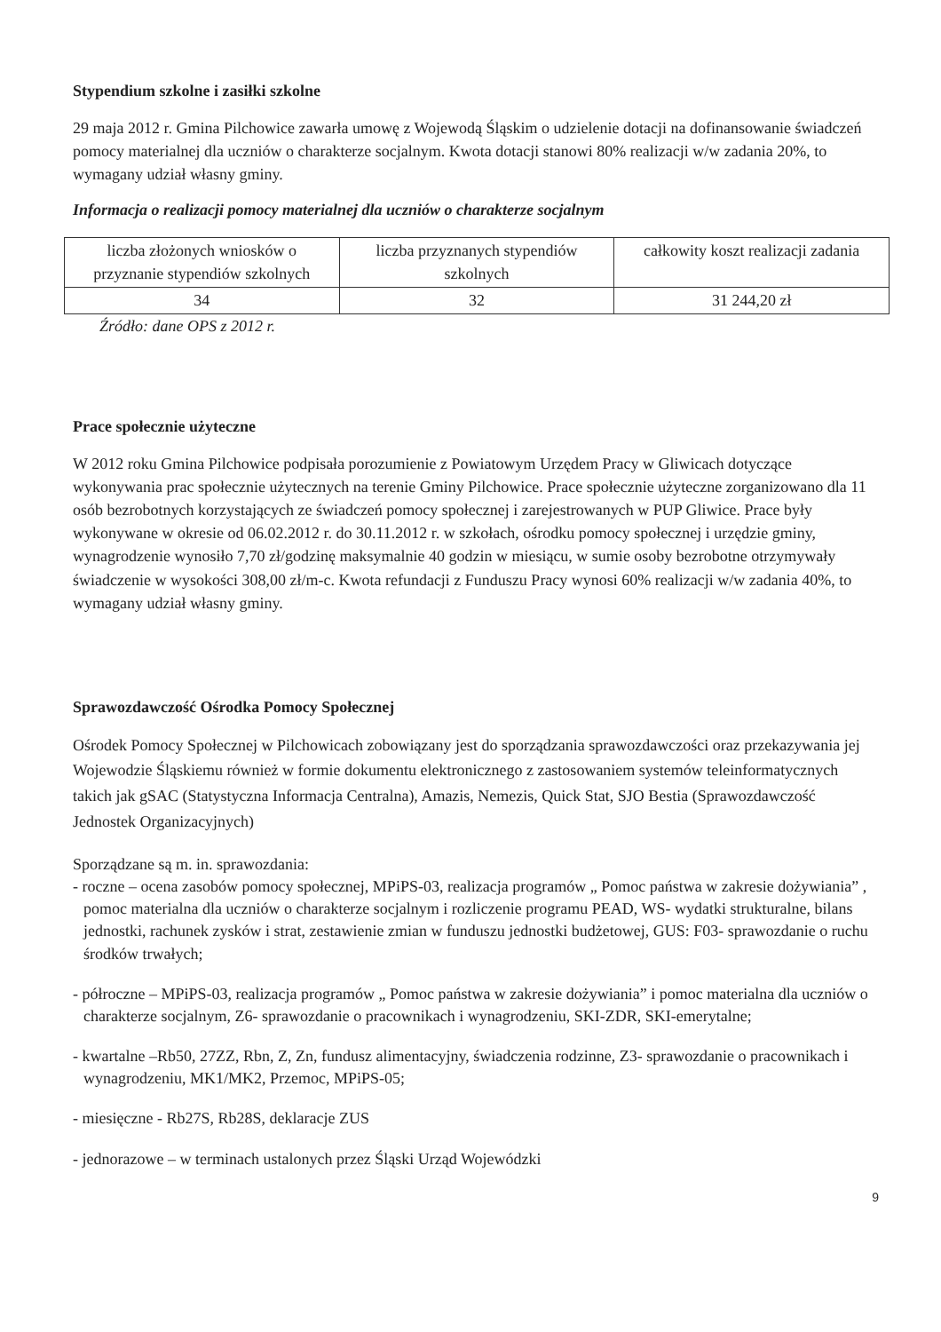Stypendium szkolne i zasiłki szkolne
29 maja 2012 r. Gmina Pilchowice zawarła umowę z Wojewodą Śląskim o udzielenie dotacji na dofinansowanie świadczeń pomocy materialnej dla uczniów o charakterze socjalnym. Kwota dotacji stanowi 80% realizacji w/w zadania 20%, to wymagany udział własny gminy.
Informacja o realizacji pomocy materialnej dla uczniów o charakterze socjalnym
| liczba złożonych wniosków o przyznanie stypendiów szkolnych | liczba przyznanych stypendiów szkolnych | całkowity koszt realizacji zadania |
| 34 | 32 | 31 244,20 zł |
Źródło: dane OPS z 2012 r.
Prace społecznie użyteczne
W 2012 roku Gmina Pilchowice podpisała porozumienie z Powiatowym Urzędem Pracy w Gliwicach dotyczące wykonywania prac społecznie użytecznych na terenie Gminy Pilchowice. Prace społecznie użyteczne zorganizowano dla 11 osób bezrobotnych korzystających ze świadczeń pomocy społecznej i zarejestrowanych w PUP Gliwice. Prace były wykonywane w okresie od 06.02.2012 r. do 30.11.2012 r. w szkołach, ośrodku pomocy społecznej i urzędzie gminy, wynagrodzenie wynosiło 7,70 zł/godzinę maksymalnie 40 godzin w miesiącu, w sumie osoby bezrobotne otrzymywały świadczenie w wysokości 308,00 zł/m-c. Kwota refundacji z Funduszu Pracy wynosi 60% realizacji w/w zadania 40%, to wymagany udział własny gminy.
Sprawozdawczość Ośrodka Pomocy Społecznej
Ośrodek Pomocy Społecznej w Pilchowicach zobowiązany jest do sporządzania sprawozdawczości oraz przekazywania jej Wojewodzie Śląskiemu również w formie dokumentu elektronicznego z zastosowaniem systemów teleinformatycznych takich jak gSAC (Statystyczna Informacja Centralna), Amazis, Nemezis, Quick Stat, SJO Bestia (Sprawozdawczość Jednostek Organizacyjnych)
Sporządzane są m. in. sprawozdania:
- roczne – ocena zasobów pomocy społecznej, MPiPS-03, realizacja programów „ Pomoc państwa w zakresie dożywiania” , pomoc materialna dla uczniów o charakterze socjalnym i rozliczenie programu PEAD, WS- wydatki strukturalne, bilans jednostki, rachunek zysków i strat, zestawienie zmian w funduszu jednostki budżetowej, GUS: F03- sprawozdanie o ruchu środków trwałych;
- półroczne – MPiPS-03, realizacja programów „ Pomoc państwa w zakresie dożywiania” i pomoc materialna dla uczniów o charakterze socjalnym, Z6- sprawozdanie o pracownikach i wynagrodzeniu, SKI-ZDR, SKI-emerytalne;
- kwartalne –Rb50, 27ZZ, Rbn, Z, Zn, fundusz alimentacyjny, świadczenia rodzinne, Z3- sprawozdanie o pracownikach i wynagrodzeniu, MK1/MK2, Przemoc, MPiPS-05;
- miesięczne - Rb27S, Rb28S, deklaracje ZUS
- jednorazowe – w terminach ustalonych przez Śląski Urząd Wojewódzki
9